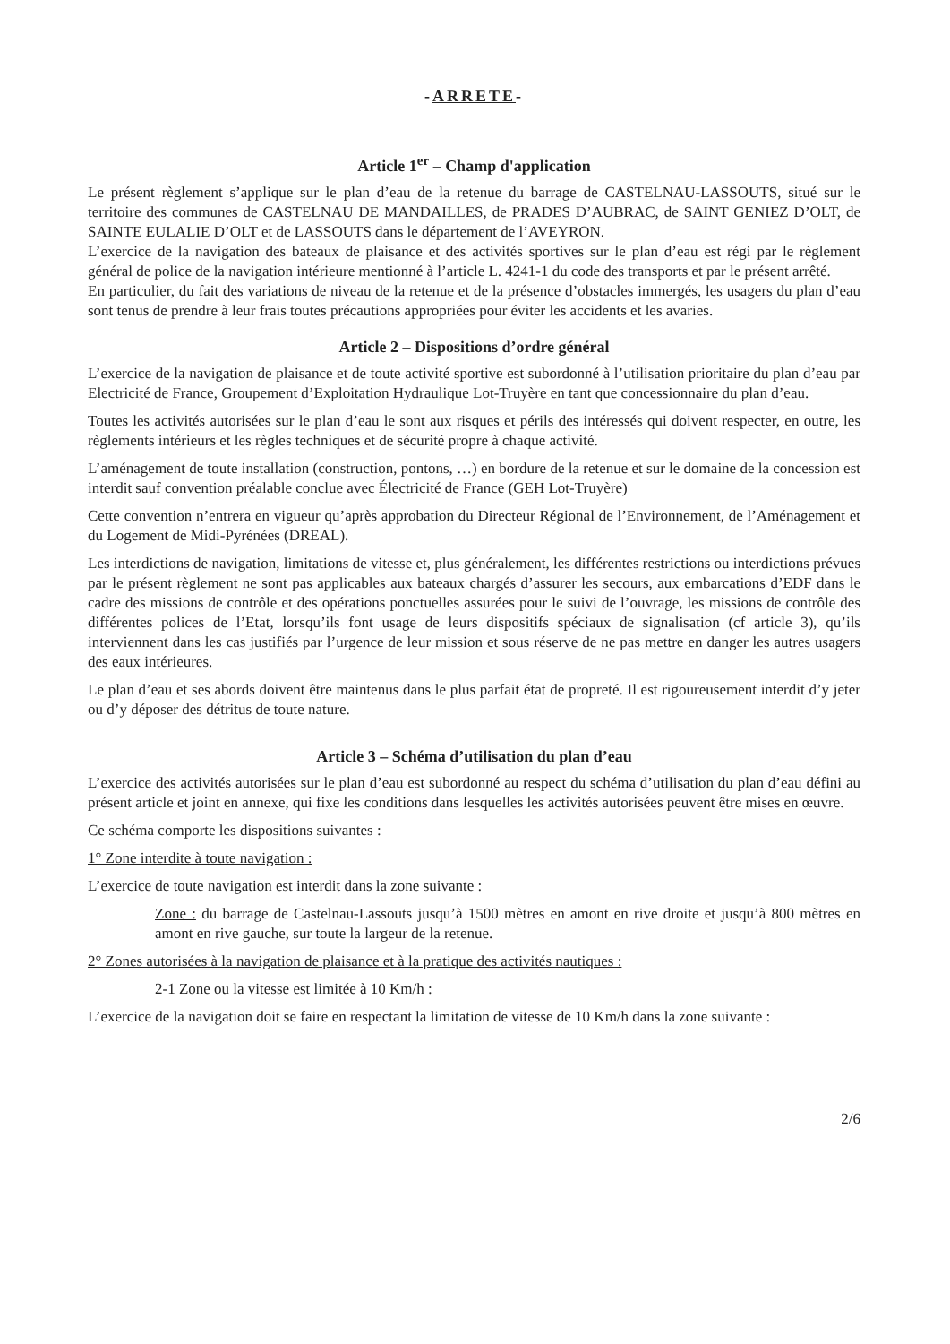-ARRETE-
Article 1<sup>er</sup> – Champ d'application
Le présent règlement s’applique sur le plan d’eau de la retenue du barrage de CASTELNAU-LASSOUTS, situé sur le territoire des communes de CASTELNAU DE MANDAILLES, de PRADES D’AUBRAC, de SAINT GENIEZ D’OLT, de SAINTE EULALIE D’OLT et de LASSOUTS dans le département de l’AVEYRON.
L’exercice de la navigation des bateaux de plaisance et des activités sportives sur le plan d’eau est régi par le règlement général de police de la navigation intérieure mentionné à l’article L. 4241-1 du code des transports et par le présent arrêté.
En particulier, du fait des variations de niveau de la retenue et de la présence d’obstacles immergés, les usagers du plan d’eau sont tenus de prendre à leur frais toutes précautions appropriées pour éviter les accidents et les avaries.
Article 2 – Dispositions d’ordre général
L’exercice de la navigation de plaisance et de toute activité sportive est subordonné à l’utilisation prioritaire du plan d’eau par Electricité de France, Groupement d’Exploitation Hydraulique Lot-Truyère en tant que concessionnaire du plan d’eau.
Toutes les activités autorisées sur le plan d’eau le sont aux risques et périls des intéressés qui doivent respecter, en outre, les règlements intérieurs et les règles techniques et de sécurité propre à chaque activité.
L’aménagement de toute installation (construction, pontons, …) en bordure de la retenue et sur le domaine de la concession est interdit sauf convention préalable conclue avec Électricité de France (GEH Lot-Truyère)
Cette convention n’entrera en vigueur qu’après approbation du Directeur Régional de l’Environnement, de l’Aménagement et du Logement de Midi-Pyrénées (DREAL).
Les interdictions de navigation, limitations de vitesse et, plus généralement, les différentes restrictions ou interdictions prévues par le présent règlement ne sont pas applicables aux bateaux chargés d’assurer les secours, aux embarcations d’EDF dans le cadre des missions de contrôle et des opérations ponctuelles assurées pour le suivi de l’ouvrage, les missions de contrôle des différentes polices de l’Etat, lorsqu’ils font usage de leurs dispositifs spéciaux de signalisation (cf article 3), qu’ils interviennent dans les cas justifiés par l’urgence de leur mission et sous réserve de ne pas mettre en danger les autres usagers des eaux intérieures.
Le plan d’eau et ses abords doivent être maintenus dans le plus parfait état de propreté. Il est rigoureusement interdit d’y jeter ou d’y déposer des détritus de toute nature.
Article 3 – Schéma d’utilisation du plan d’eau
L’exercice des activités autorisées sur le plan d’eau est subordonné au respect du schéma d’utilisation du plan d’eau défini au présent article et joint en annexe, qui fixe les conditions dans lesquelles les activités autorisées peuvent être mises en œuvre.
Ce schéma comporte les dispositions suivantes :
1° Zone interdite à toute navigation :
L’exercice de toute navigation est interdit dans la zone suivante :
Zone : du barrage de Castelnau-Lassouts jusqu’à 1500 mètres en amont en rive droite et jusqu’à 800 mètres en amont en rive gauche, sur toute la largeur de la retenue.
2° Zones autorisées à la navigation de plaisance et à la pratique des activités nautiques :
2-1 Zone ou la vitesse est limitée à 10 Km/h :
L’exercice de la navigation doit se faire en respectant la limitation de vitesse de 10 Km/h dans la zone suivante :
2/6